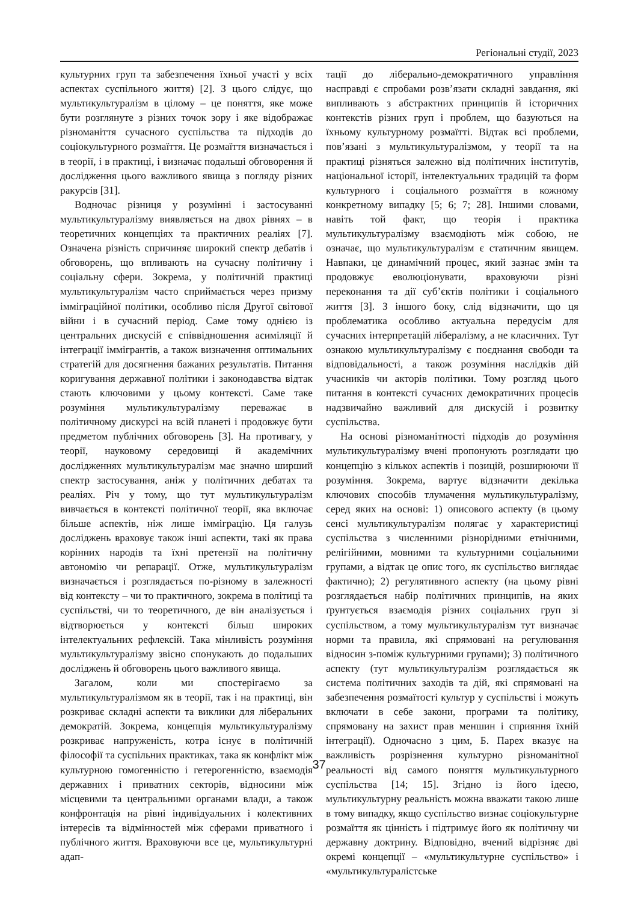Регіональні студії, 2023
культурних груп та забезпечення їхньої участі у всіх аспектах суспільного життя) [2]. З цього слідує, що мультикультуралізм в цілому – це поняття, яке може бути розглянуте з різних точок зору і яке відображає різноманіття сучасного суспільства та підходів до соціокультурного розмаїття. Це розмаїття визначається і в теорії, і в практиці, і визначає подальші обговорення й дослідження цього важливого явища з погляду різних ракурсів [31].
Водночас різниця у розумінні і застосуванні мультикультуралізму виявляється на двох рівнях – в теоретичних концепціях та практичних реаліях [7]. Означена різність спричиняє широкий спектр дебатів і обговорень, що впливають на сучасну політичну і соціальну сфери. Зокрема, у політичній практиці мультикультуралізм часто сприймається через призму імміграційної політики, особливо після Другої світової війни і в сучасний період. Саме тому однією із центральних дискусій є співвідношення асиміляції й інтеграції іммігрантів, а також визначення оптимальних стратегій для досягнення бажаних результатів. Питання коригування державної політики і законодавства відтак стають ключовими у цьому контексті. Саме таке розуміння мультикультуралізму переважає в політичному дискурсі на всій планеті і продовжує бути предметом публічних обговорень [3]. На противагу, у теорії, науковому середовищі й академічних дослідженнях мультикультуралізм має значно ширший спектр застосування, аніж у політичних дебатах та реаліях. Річ у тому, що тут мультикультуралізм вивчається в контексті політичної теорії, яка включає більше аспектів, ніж лише імміграцію. Ця галузь досліджень враховує також інші аспекти, такі як права корінних народів та їхні претензії на політичну автономію чи репарації. Отже, мультикультуралізм визначається і розглядається по-різному в залежності від контексту – чи то практичного, зокрема в політиці та суспільстві, чи то теоретичного, де він аналізується і відтворюється у контексті більш широких інтелектуальних рефлексій. Така мінливість розуміння мультикультуралізму звісно спонукають до подальших досліджень й обговорень цього важливого явища.
Загалом, коли ми спостерігаємо за мультикультуралізмом як в теорії, так і на практиці, він розкриває складні аспекти та виклики для ліберальних демократій. Зокрема, концепція мультикультуралізму розкриває напруженість, котра існує в політичній філософії та суспільних практиках, така як конфлікт між культурною гомогенністю і гетерогенністю, взаємодія державних і приватних секторів, відносини між місцевими та центральними органами влади, а також конфронтація на рівні індивідуальних і колективних інтересів та відмінностей між сферами приватного і публічного життя. Враховуючи все це, мультикультурні адап-
тації до ліберально-демократичного управління насправді є спробами розв’язати складні завдання, які випливають з абстрактних принципів й історичних контекстів різних груп і проблем, що базуються на їхньому культурному розмаїтті. Відтак всі проблеми, пов’язані з мультикультуралізмом, у теорії та на практиці різняться залежно від політичних інститутів, національної історії, інтелектуальних традицій та форм культурного і соціального розмаїття в кожному конкретному випадку [5; 6; 7; 28]. Іншими словами, навіть той факт, що теорія і практика мультикультуралізму взаємодіють між собою, не означає, що мультикультуралізм є статичним явищем. Навпаки, це динамічний процес, який зазнає змін та продовжує еволюціонувати, враховуючи різні переконання та дії суб’єктів політики і соціального життя [3]. З іншого боку, слід відзначити, що ця проблематика особливо актуальна передусім для сучасних інтерпретацій лібералізму, а не класичних. Тут ознакою мультикультуралізму є поєднання свободи та відповідальності, а також розуміння наслідків дій учасників чи акторів політики. Тому розгляд цього питання в контексті сучасних демократичних процесів надзвичайно важливий для дискусій і розвитку суспільства.
На основі різноманітності підходів до розуміння мультикультуралізму вчені пропонують розглядати цю концепцію з кількох аспектів і позицій, розширюючи її розуміння. Зокрема, вартує відзначити декілька ключових способів тлумачення мультикультуралізму, серед яких на основі: 1) описового аспекту (в цьому сенсі мультикультуралізм полягає у характеристиці суспільства з численними різнорідними етнічними, релігійними, мовними та культурними соціальними групами, а відтак це опис того, як суспільство виглядає фактично); 2) регулятивного аспекту (на цьому рівні розглядається набір політичних принципів, на яких ґрунтується взаємодія різних соціальних груп зі суспільством, а тому мультикультуралізм тут визначає норми та правила, які спрямовані на регулювання відносин з-поміж культурними групами); 3) політичного аспекту (тут мультикультуралізм розглядається як система політичних заходів та дій, які спрямовані на забезпечення розмаїтості культур у суспільстві і можуть включати в себе закони, програми та політику, спрямовану на захист прав меншин і сприяння їхній інтеграції). Одночасно з цим, Б. Парех вказує на важливість розрізнення культурно різноманітної реальності від самого поняття мультикультурного суспільства [14; 15]. Згідно із його ідеєю, мультикультурну реальність можна вважати такою лише в тому випадку, якщо суспільство визнає соціокультурне розмаїття як цінність і підтримує його як політичну чи державну доктрину. Відповідно, вчений відрізняє дві окремі концепції – «мультикультурне суспільство» і «мультикультуралістське
37